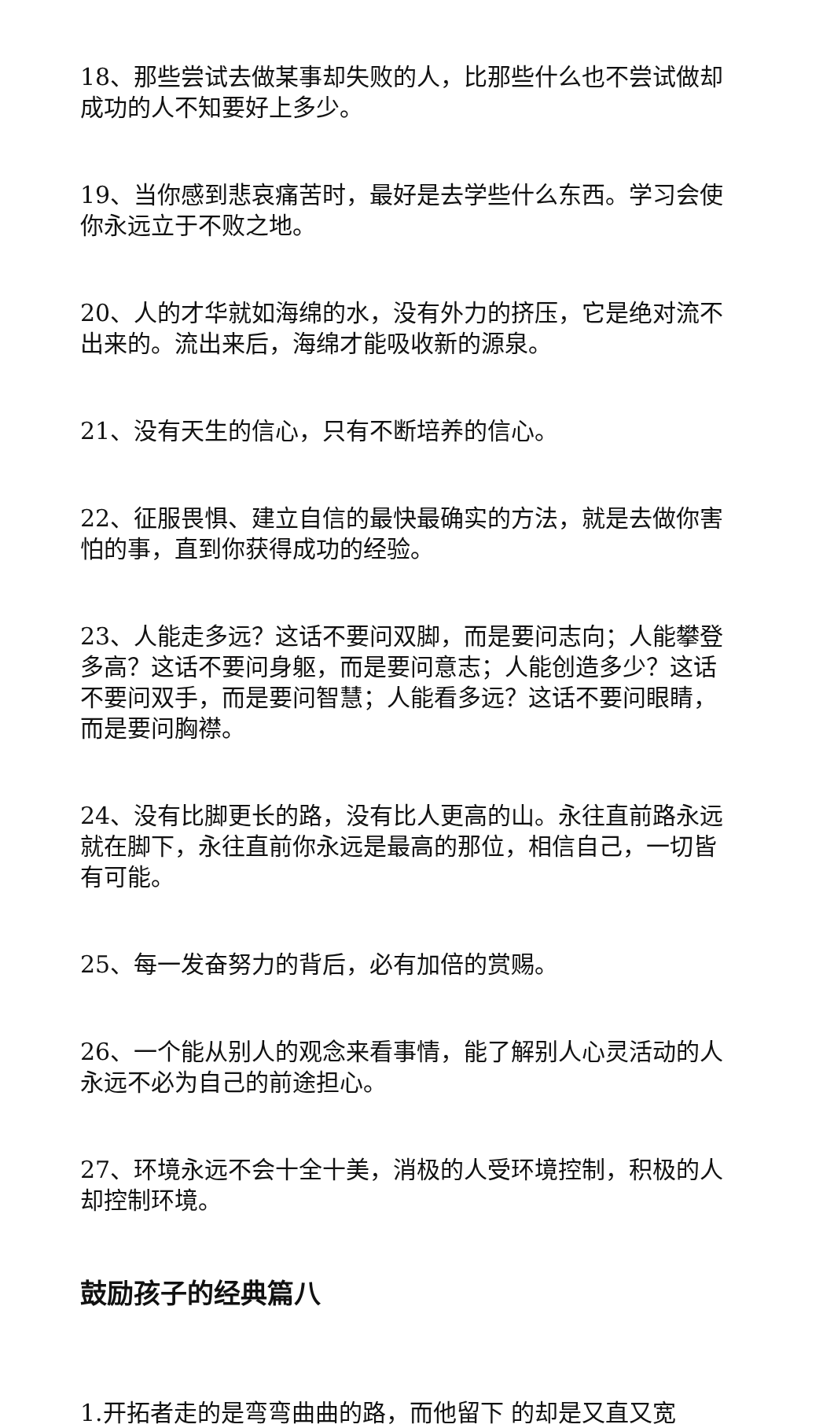18、那些尝试去做某事却失败的人，比那些什么也不尝试做却成功的人不知要好上多少。
19、当你感到悲哀痛苦时，最好是去学些什么东西。学习会使你永远立于不败之地。
20、人的才华就如海绵的水，没有外力的挤压，它是绝对流不出来的。流出来后，海绵才能吸收新的源泉。
21、没有天生的信心，只有不断培养的信心。
22、征服畏惧、建立自信的最快最确实的方法，就是去做你害怕的事，直到你获得成功的经验。
23、人能走多远？这话不要问双脚，而是要问志向；人能攀登多高？这话不要问身躯，而是要问意志；人能创造多少？这话不要问双手，而是要问智慧；人能看多远？这话不要问眼睛，而是要问胸襟。
24、没有比脚更长的路，没有比人更高的山。永往直前路永远就在脚下，永往直前你永远是最高的那位，相信自己，一切皆有可能。
25、每一发奋努力的背后，必有加倍的赏赐。
26、一个能从别人的观念来看事情，能了解别人心灵活动的人永远不必为自己的前途担心。
27、环境永远不会十全十美，消极的人受环境控制，积极的人却控制环境。
鼓励孩子的经典篇八
1.开拓者走的是弯弯曲曲的路，而他留下 的却是又直又宽